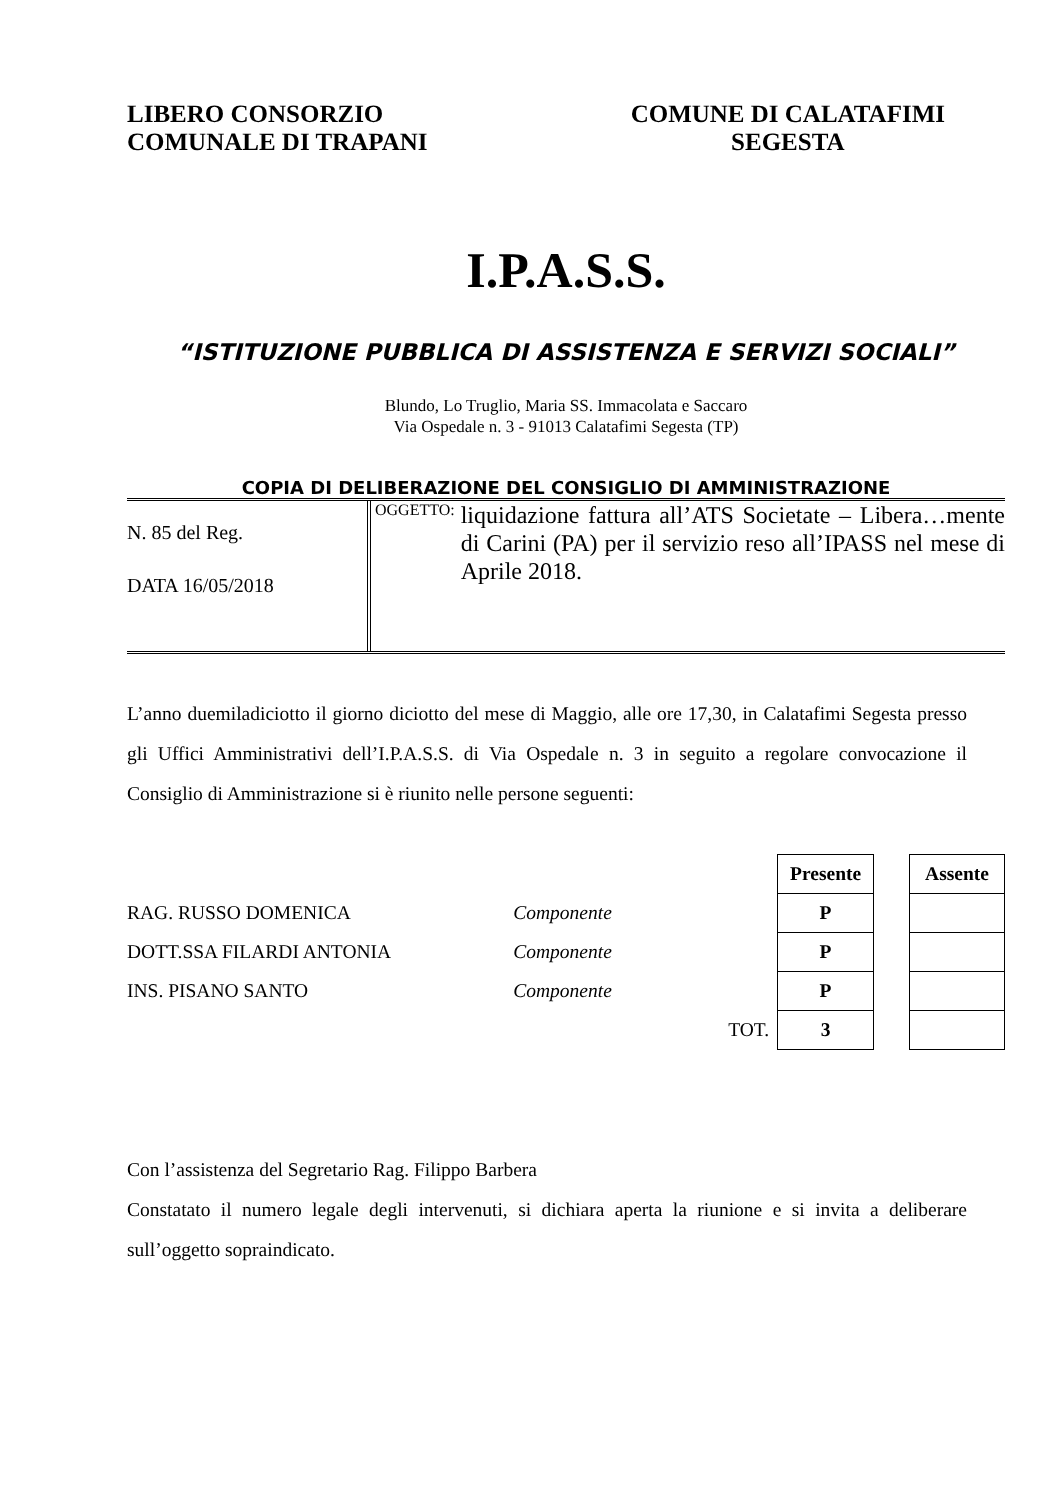LIBERO CONSORZIO
COMUNALE DI TRAPANI
COMUNE DI CALATAFIMI
SEGESTA
I.P.A.S.S.
“ISTITUZIONE PUBBLICA DI ASSISTENZA E SERVIZI SOCIALI”
Blundo, Lo Truglio, Maria SS. Immacolata e Saccaro
Via Ospedale n. 3 - 91013 Calatafimi Segesta (TP)
COPIA DI DELIBERAZIONE DEL CONSIGLIO DI AMMINISTRAZIONE
N. 85 del Reg.
DATA 16/05/2018
OGGETTO: liquidazione fattura all’ATS Societate – Libera…mente di Carini (PA) per il servizio reso all’IPASS nel mese di Aprile 2018.
L’anno duemiladiciotto il giorno diciotto del mese di Maggio, alle ore 17,30, in Calatafimi Segesta presso gli Uffici Amministrativi dell’I.P.A.S.S. di Via Ospedale n. 3 in seguito a regolare convocazione il Consiglio di Amministrazione si è riunito nelle persone seguenti:
| | | | Presente | | Assente |
| RAG. RUSSO DOMENICA | Componente | | P | | |
| DOTT.SSA FILARDI ANTONIA | Componente | | P | | |
| INS. PISANO SANTO | Componente | | P | | |
| | | TOT. | 3 | | |
Con l’assistenza del Segretario Rag. Filippo Barbera
Constatato il numero legale degli intervenuti, si dichiara aperta la riunione e si invita a deliberare sull’oggetto sopraindicato.